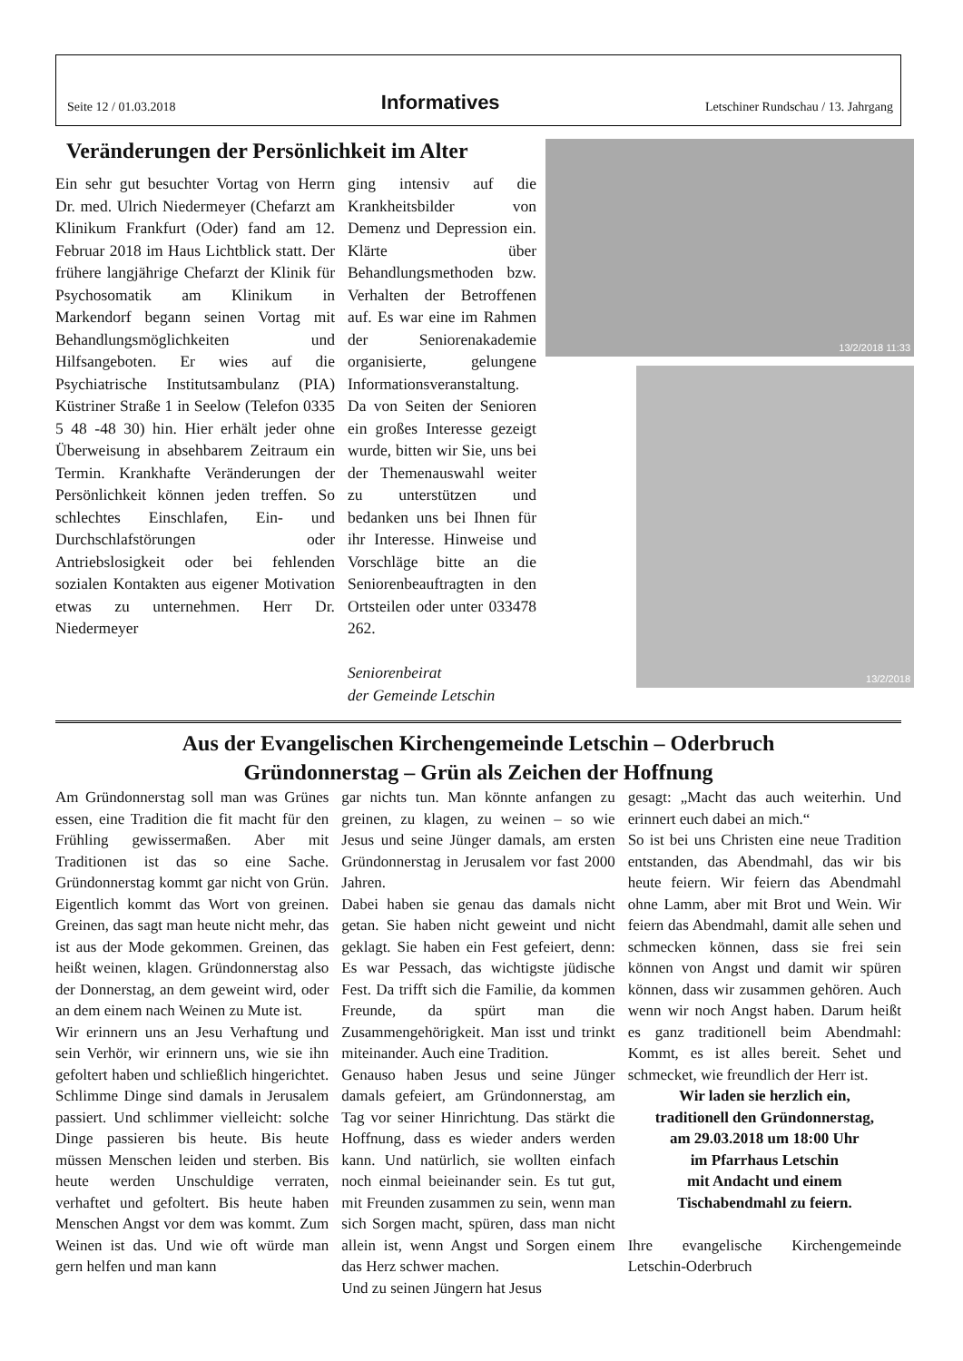Seite 12 / 01.03.2018 Informatives Letschiner Rundschau / 13. Jahrgang
Veränderungen der Persönlichkeit im Alter
Ein sehr gut besuchter Vortag von Herrn Dr. med. Ulrich Niedermeyer (Chefarzt am Klinikum Frankfurt (Oder) fand am 12. Februar 2018 im Haus Lichtblick statt. Der frühere langjährige Chefarzt der Klinik für Psychosomatik am Klinikum in Markendorf begann seinen Vortag mit Behandlungsmöglichkeiten und Hilfsangeboten. Er wies auf die Psychiatrische Institutsambulanz (PIA) Küstriner Straße 1 in Seelow (Telefon 0335 5 48 -48 30) hin. Hier erhält jeder ohne Überweisung in absehbarem Zeitraum ein Termin. Krankhafte Veränderungen der Persönlichkeit können jeden treffen. So schlechtes Einschlafen, Ein- und Durchschlafstörungen oder Antriebslosigkeit oder bei fehlenden sozialen Kontakten aus eigener Motivation etwas zu unternehmen. Herr Dr. Niedermeyer
ging intensiv auf die Krankheitsbilder von Demenz und Depression ein. Klärte über Behandlungsmethoden bzw. Verhalten der Betroffenen auf. Es war eine im Rahmen der Seniorenakademie organisierte, gelungene Informationsveranstaltung. Da von Seiten der Senioren ein großes Interesse gezeigt wurde, bitten wir Sie, uns bei der Themenauswahl weiter zu unterstützen und bedanken uns bei Ihnen für ihr Interesse. Hinweise und Vorschläge bitte an die Seniorenbeauftragten in den Ortsteilen oder unter 033478 262.
Seniorenbeirat
der Gemeinde Letschin
13/2/2018 11:33
13/2/2018
Aus der Evangelischen Kirchengemeinde Letschin – Oderbruch
Gründonnerstag – Grün als Zeichen der Hoffnung
Am Gründonnerstag soll man was Grünes essen, eine Tradition die fit macht für den Frühling gewissermaßen. Aber mit Traditionen ist das so eine Sache. Gründonnerstag kommt gar nicht von Grün. Eigentlich kommt das Wort von greinen. Greinen, das sagt man heute nicht mehr, das ist aus der Mode gekommen. Greinen, das heißt weinen, klagen. Gründonnerstag also der Donnerstag, an dem geweint wird, oder an dem einem nach Weinen zu Mute ist.
Wir erinnern uns an Jesu Verhaftung und sein Verhör, wir erinnern uns, wie sie ihn gefoltert haben und schließlich hingerichtet. Schlimme Dinge sind damals in Jerusalem passiert. Und schlimmer vielleicht: solche Dinge passieren bis heute. Bis heute müssen Menschen leiden und sterben. Bis heute werden Unschuldige verraten, verhaftet und gefoltert. Bis heute haben Menschen Angst vor dem was kommt. Zum Weinen ist das. Und wie oft würde man gern helfen und man kann
gar nichts tun. Man könnte anfangen zu greinen, zu klagen, zu weinen – so wie Jesus und seine Jünger damals, am ersten Gründonnerstag in Jerusalem vor fast 2000 Jahren.
Dabei haben sie genau das damals nicht getan. Sie haben nicht geweint und nicht geklagt. Sie haben ein Fest gefeiert, denn: Es war Pessach, das wichtigste jüdische Fest. Da trifft sich die Familie, da kommen Freunde, da spürt man die Zusammengehörigkeit. Man isst und trinkt miteinander. Auch eine Tradition.
Genauso haben Jesus und seine Jünger damals gefeiert, am Gründonnerstag, am Tag vor seiner Hinrichtung. Das stärkt die Hoffnung, dass es wieder anders werden kann. Und natürlich, sie wollten einfach noch einmal beieinander sein. Es tut gut, mit Freunden zusammen zu sein, wenn man sich Sorgen macht, spüren, dass man nicht allein ist, wenn Angst und Sorgen einem das Herz schwer machen.
Und zu seinen Jüngern hat Jesus
gesagt: „Macht das auch weiterhin. Und erinnert euch dabei an mich.“
So ist bei uns Christen eine neue Tradition entstanden, das Abendmahl, das wir bis heute feiern. Wir feiern das Abendmahl ohne Lamm, aber mit Brot und Wein. Wir feiern das Abendmahl, damit alle sehen und schmecken können, dass sie frei sein können von Angst und damit wir spüren können, dass wir zusammen gehören. Auch wenn wir noch Angst haben. Darum heißt es ganz traditionell beim Abendmahl: Kommt, es ist alles bereit. Sehet und schmecket, wie freundlich der Herr ist.
Wir laden sie herzlich ein,
traditionell den Gründonnerstag,
am 29.03.2018 um 18:00 Uhr
im Pfarrhaus Letschin
mit Andacht und einem
Tischabendmahl zu feiern.
Ihre evangelische Kirchengemeinde Letschin-Oderbruch